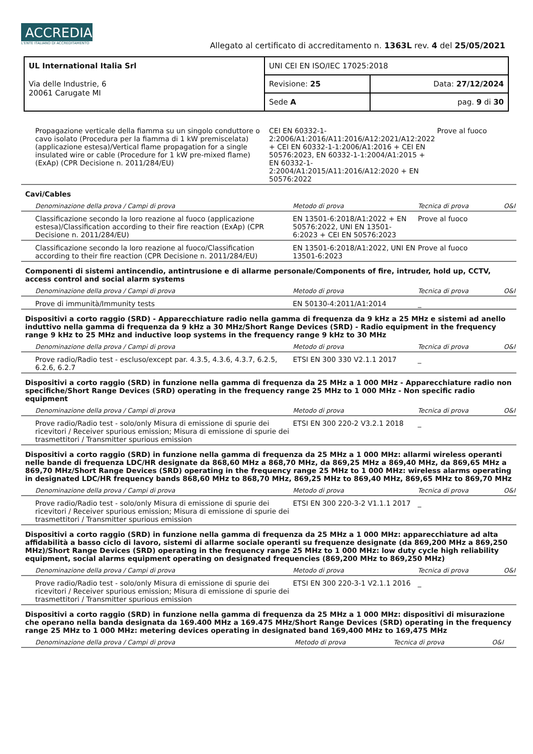ACCREDIA L'ENTE ITALIANO DI ACCREDITAMENTO
Allegato al certificato di accreditamento n. 1363L rev. 4 del 25/05/2021
| UL International Italia Srl Via delle Industrie, 6 20061 Carugate MI | UNI CEI EN ISO/IEC 17025:2018 | |
| | Revisione: 25 | Data: 27/12/2024 |
| | Sede A | pag. 9 di 30 |
| Propagazione verticale della fiamma su un singolo conduttore o cavo isolato (Procedura per la fiamma di 1 kW premiscelata) (applicazione estesa)/Vertical flame propagation for a single insulated wire or cable (Procedure for 1 kW pre-mixed flame) (ExAp) (CPR Decisione n. 2011/284/EU) | CEI EN 60332-1-2:2006/A1:2016/A11:2016/A12:2021/A12:2022 + CEI EN 60332-1-1:2006/A1:2016 + CEI EN 50576:2023, EN 60332-1-1:2004/A1:2015 + EN 60332-1-2:2004/A1:2015/A11:2016/A12:2020 + EN 50576:2022 | Prove al fuoco | |
Cavi/Cables
| Denominazione della prova / Campi di prova | Metodo di prova | Tecnica di prova | O&I |
| --- | --- | --- | --- |
| Classificazione secondo la loro reazione al fuoco (applicazione estesa)/Classification according to their fire reaction (ExAp) (CPR Decisione n. 2011/284/EU) | EN 13501-6:2018/A1:2022 + EN 50576:2022, UNI EN 13501-6:2023 + CEI EN 50576:2023 | Prove al fuoco | |
| Classificazione secondo la loro reazione al fuoco/Classification according to their fire reaction (CPR Decisione n. 2011/284/EU) | EN 13501-6:2018/A1:2022, UNI EN 13501-6:2023 | Prove al fuoco | |
Componenti di sistemi antincendio, antintrusione e di allarme personale/Components of fire, intruder, hold up, CCTV, access control and social alarm systems
| Denominazione della prova / Campi di prova | Metodo di prova | Tecnica di prova | O&I |
| --- | --- | --- | --- |
| Prove di immunità/Immunity tests | EN 50130-4:2011/A1:2014 | _ | |
Dispositivi a corto raggio (SRD) - Apparecchiature radio nella gamma di frequenza da 9 kHz a 25 MHz e sistemi ad anello induttivo nella gamma di frequenza da 9 kHz a 30 MHz/Short Range Devices (SRD) - Radio equipment in the frequency range 9 kHz to 25 MHz and inductive loop systems in the frequency range 9 kHz to 30 MHz
| Denominazione della prova / Campi di prova | Metodo di prova | Tecnica di prova | O&I |
| --- | --- | --- | --- |
| Prove radio/Radio test - escluso/except par. 4.3.5, 4.3.6, 4.3.7, 6.2.5, 6.2.6, 6.2.7 | ETSI EN 300 330 V2.1.1 2017 | _ | |
Dispositivi a corto raggio (SRD) in funzione nella gamma di frequenza da 25 MHz a 1 000 MHz - Apparecchiature radio non specifiche/Short Range Devices (SRD) operating in the frequency range 25 MHz to 1 000 MHz - Non specific radio equipment
| Denominazione della prova / Campi di prova | Metodo di prova | Tecnica di prova | O&I |
| --- | --- | --- | --- |
| Prove radio/Radio test - solo/only Misura di emissione di spurie dei ricevitori / Receiver spurious emission; Misura di emissione di spurie dei trasmettitori / Transmitter spurious emission | ETSI EN 300 220-2 V3.2.1 2018 | _ | |
Dispositivi a corto raggio (SRD) in funzione nella gamma di frequenza da 25 MHz a 1 000 MHz: allarmi wireless operanti nelle bande di frequenza LDC/HR designate da 868,60 MHz a 868,70 MHz, da 869,25 MHz a 869,40 MHz, da 869,65 MHz a 869,70 MHz/Short Range Devices (SRD) operating in the frequency range 25 MHz to 1 000 MHz: wireless alarms operating in designated LDC/HR frequency bands 868,60 MHz to 868,70 MHz, 869,25 MHz to 869,40 MHz, 869,65 MHz to 869,70 MHz
| Denominazione della prova / Campi di prova | Metodo di prova | Tecnica di prova | O&I |
| --- | --- | --- | --- |
| Prove radio/Radio test - solo/only Misura di emissione di spurie dei ricevitori / Receiver spurious emission; Misura di emissione di spurie dei trasmettitori / Transmitter spurious emission | ETSI EN 300 220-3-2 V1.1.1 2017 | _ | |
Dispositivi a corto raggio (SRD) in funzione nella gamma di frequenza da 25 MHz a 1 000 MHz: apparecchiature ad alta affidabilità a basso ciclo di lavoro, sistemi di allarme sociale operanti su frequenze designate (da 869,200 MHz a 869,250 MHz)/Short Range Devices (SRD) operating in the frequency range 25 MHz to 1 000 MHz: low duty cycle high reliability equipment, social alarms equipment operating on designated frequencies (869,200 MHz to 869,250 MHz)
| Denominazione della prova / Campi di prova | Metodo di prova | Tecnica di prova | O&I |
| --- | --- | --- | --- |
| Prove radio/Radio test - solo/only Misura di emissione di spurie dei ricevitori / Receiver spurious emission; Misura di emissione di spurie dei trasmettitori / Transmitter spurious emission | ETSI EN 300 220-3-1 V2.1.1 2016 | _ | |
Dispositivi a corto raggio (SRD) in funzione nella gamma di frequenza da 25 MHz a 1 000 MHz: dispositivi di misurazione che operano nella banda designata da 169.400 MHz a 169.475 MHz/Short Range Devices (SRD) operating in the frequency range 25 MHz to 1 000 MHz: metering devices operating in designated band 169,400 MHz to 169,475 MHz
| Denominazione della prova / Campi di prova | Metodo di prova | Tecnica di prova | O&I |
| --- | --- | --- | --- |